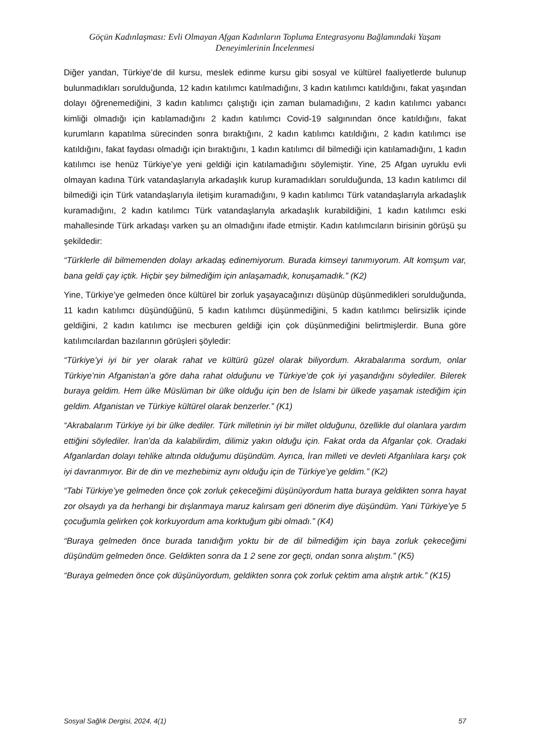Göçün Kadınlaşması: Evli Olmayan Afgan Kadınların Topluma Entegrasyonu Bağlamındaki Yaşam Deneyimlerinin İncelenmesi
Diğer yandan, Türkiye’de dil kursu, meslek edinme kursu gibi sosyal ve kültürel faaliyetlerde bulunup bulunmadıkları sorulduğunda, 12 kadın katılımcı katılmadığını, 3 kadın katılımcı katıldığını, fakat yaşından dolayı öğrenemediğini, 3 kadın katılımcı çalıştığı için zaman bulamadığını, 2 kadın katılımcı yabancı kimliği olmadığı için katılamadığını 2 kadın katılımcı Covid-19 salgınından önce katıldığını, fakat kurumların kapatılma sürecinden sonra bıraktığını, 2 kadın katılımcı katıldığını, 2 kadın katılımcı ise katıldığını, fakat faydası olmadığı için bıraktığını, 1 kadın katılımcı dil bilmediği için katılamadığını, 1 kadın katılımcı ise henüz Türkiye’ye yeni geldiği için katılamadığını söylemiştir. Yine, 25 Afgan uyruklu evli olmayan kadına Türk vatandaşlarıyla arkadaşlık kurup kuramadıkları sorulduğunda, 13 kadın katılımcı dil bilmediği için Türk vatandaşlarıyla iletişim kuramadığını, 9 kadın katılımcı Türk vatandaşlarıyla arkadaşlık kuramadığını, 2 kadın katılımcı Türk vatandaşlarıyla arkadaşlık kurabildiğini, 1 kadın katılımcı eski mahallesinde Türk arkadaşı varken şu an olmadığını ifade etmiştir. Kadın katılımcıların birisinin görüşü şu şekildedir:
“Türklerle dil bilmemenden dolayı arkadaş edinemiyorum. Burada kimseyi tanımıyorum. Alt komşum var, bana geldi çay içtik. Hiçbir şey bilmediğim için anlaşamadık, konuşamadık.” (K2)
Yine, Türkiye’ye gelmeden önce kültürel bir zorluk yaşayacağınızı düşünüp düşünmedikleri sorulduğunda, 11 kadın katılımcı düşündüğünü, 5 kadın katılımcı düşünmediğini, 5 kadın katılımcı belirsizlik içinde geldiğini, 2 kadın katılımcı ise mecburen geldiği için çok düşünmediğini belirtmişlerdir. Buna göre katılımcılardan bazılarının görüşleri şöyledir:
“Türkiye’yi iyi bir yer olarak rahat ve kültürü güzel olarak biliyordum. Akrabalarıma sordum, onlar Türkiye’nin Afganistan’a göre daha rahat olduğunu ve Türkiye’de çok iyi yaşandığını söylediler. Bilerek buraya geldim. Hem ülke Müslüman bir ülke olduğu için ben de İslami bir ülkede yaşamak istediğim için geldim. Afganistan ve Türkiye kültürel olarak benzerler.” (K1)
“Akrabalarım Türkiye iyi bir ülke dediler. Türk milletinin iyi bir millet olduğunu, özellikle dul olanlara yardım ettiğini söylediler. İran’da da kalabilirdim, dilimiz yakın olduğu için. Fakat orda da Afganlar çok. Oradaki Afganlardan dolayı tehlike altında olduğumu düşündüm. Ayrıca, İran milleti ve devleti Afganlılara karşı çok iyi davranmıyor. Bir de din ve mezhebimiz aynı olduğu için de Türkiye’ye geldim.” (K2)
“Tabi Türkiye’ye gelmeden önce çok zorluk çekeceğimi düşünüyordum hatta buraya geldikten sonra hayat zor olsaydı ya da herhangi bir dışlanmaya maruz kalırsam geri dönerim diye düşündüm. Yani Türkiye’ye 5 çocuğumla gelirken çok korkuyordum ama korktuğum gibi olmadı.” (K4)
“Buraya gelmeden önce burada tanıdığım yoktu bir de dil bilmediğim için baya zorluk çekeceğimi düşündüm gelmeden önce. Geldikten sonra da 1 2 sene zor geçti, ondan sonra alıştım.” (K5)
“Buraya gelmeden önce çok düşünüyordum, geldikten sonra çok zorluk çektim ama alıştık artık.” (K15)
Sosyal Sağlık Dergisi, 2024, 4(1) 57